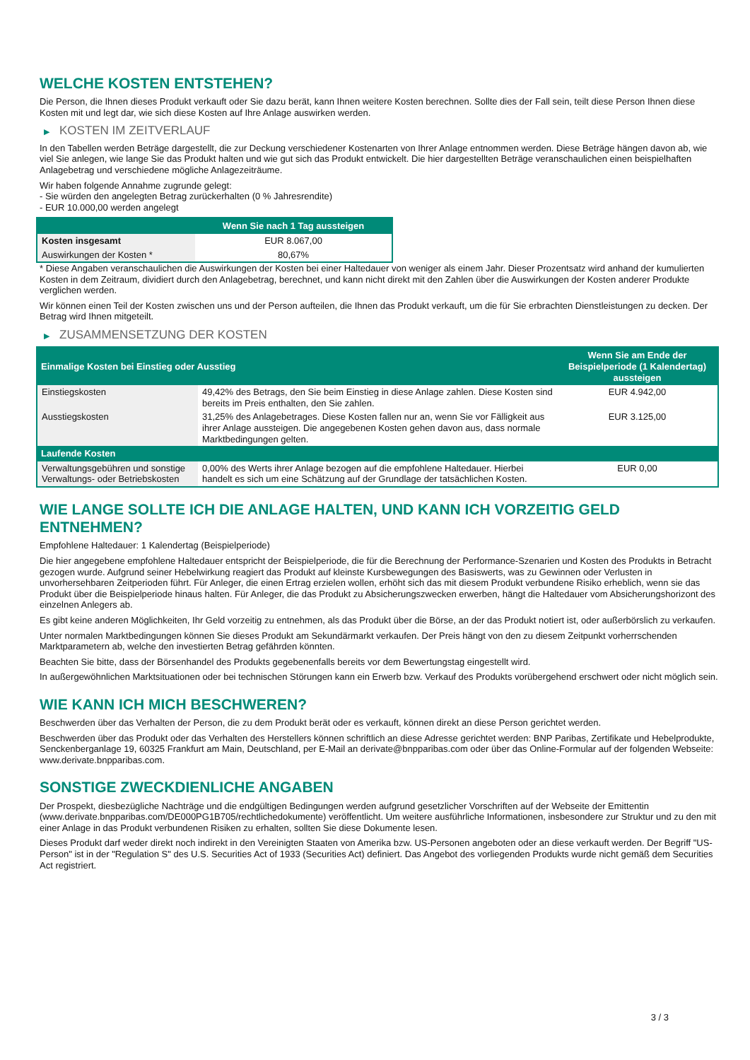WELCHE KOSTEN ENTSTEHEN?
Die Person, die Ihnen dieses Produkt verkauft oder Sie dazu berät, kann Ihnen weitere Kosten berechnen. Sollte dies der Fall sein, teilt diese Person Ihnen diese Kosten mit und legt dar, wie sich diese Kosten auf Ihre Anlage auswirken werden.
▶ KOSTEN IM ZEITVERLAUF
In den Tabellen werden Beträge dargestellt, die zur Deckung verschiedener Kostenarten von Ihrer Anlage entnommen werden. Diese Beträge hängen davon ab, wie viel Sie anlegen, wie lange Sie das Produkt halten und wie gut sich das Produkt entwickelt. Die hier dargestellten Beträge veranschaulichen einen beispielhaften Anlagebetrag und verschiedene mögliche Anlagezeiträume.
Wir haben folgende Annahme zugrunde gelegt:
- Sie würden den angelegten Betrag zurückerhalten (0 % Jahresrendite)
- EUR 10.000,00 werden angelegt
| | Wenn Sie nach 1 Tag aussteigen |
| --- | --- |
| Kosten insgesamt | EUR 8.067,00 |
| Auswirkungen der Kosten * | 80,67% |
* Diese Angaben veranschaulichen die Auswirkungen der Kosten bei einer Haltedauer von weniger als einem Jahr. Dieser Prozentsatz wird anhand der kumulierten Kosten in dem Zeitraum, dividiert durch den Anlagebetrag, berechnet, und kann nicht direkt mit den Zahlen über die Auswirkungen der Kosten anderer Produkte verglichen werden.
Wir können einen Teil der Kosten zwischen uns und der Person aufteilen, die Ihnen das Produkt verkauft, um die für Sie erbrachten Dienstleistungen zu decken. Der Betrag wird Ihnen mitgeteilt.
▶ ZUSAMMENSETZUNG DER KOSTEN
| Einmalige Kosten bei Einstieg oder Ausstieg | | Wenn Sie am Ende der Beispielperiode (1 Kalendertag) aussteigen |
| --- | --- | --- |
| Einstiegskosten | 49,42% des Betrags, den Sie beim Einstieg in diese Anlage zahlen. Diese Kosten sind bereits im Preis enthalten, den Sie zahlen. | EUR 4.942,00 |
| Ausstiegskosten | 31,25% des Anlagebetrages. Diese Kosten fallen nur an, wenn Sie vor Fälligkeit aus ihrer Anlage aussteigen. Die angegebenen Kosten gehen davon aus, dass normale Marktbedingungen gelten. | EUR 3.125,00 |
| Laufende Kosten | | |
| Verwaltungsgebühren und sonstige Verwaltungs- oder Betriebskosten | 0,00% des Werts ihrer Anlage bezogen auf die empfohlene Haltedauer. Hierbei handelt es sich um eine Schätzung auf der Grundlage der tatsächlichen Kosten. | EUR 0,00 |
WIE LANGE SOLLTE ICH DIE ANLAGE HALTEN, UND KANN ICH VORZEITIG GELD ENTNEHMEN?
Empfohlene Haltedauer: 1 Kalendertag (Beispielperiode)
Die hier angegebene empfohlene Haltedauer entspricht der Beispielperiode, die für die Berechnung der Performance-Szenarien und Kosten des Produkts in Betracht gezogen wurde. Aufgrund seiner Hebelwirkung reagiert das Produkt auf kleinste Kursbewegungen des Basiswerts, was zu Gewinnen oder Verlusten in unvorhersehbaren Zeitperioden führt. Für Anleger, die einen Ertrag erzielen wollen, erhöht sich das mit diesem Produkt verbundene Risiko erheblich, wenn sie das Produkt über die Beispielperiode hinaus halten. Für Anleger, die das Produkt zu Absicherungszwecken erwerben, hängt die Haltedauer vom Absicherungshorizont des einzelnen Anlegers ab.
Es gibt keine anderen Möglichkeiten, Ihr Geld vorzeitig zu entnehmen, als das Produkt über die Börse, an der das Produkt notiert ist, oder außerbörslich zu verkaufen.
Unter normalen Marktbedingungen können Sie dieses Produkt am Sekundärmarkt verkaufen. Der Preis hängt von den zu diesem Zeitpunkt vorherrschenden Marktparametern ab, welche den investierten Betrag gefährden könnten.
Beachten Sie bitte, dass der Börsenhandel des Produkts gegebenenfalls bereits vor dem Bewertungstag eingestellt wird.
In außergewöhnlichen Marktsituationen oder bei technischen Störungen kann ein Erwerb bzw. Verkauf des Produkts vorübergehend erschwert oder nicht möglich sein.
WIE KANN ICH MICH BESCHWEREN?
Beschwerden über das Verhalten der Person, die zu dem Produkt berät oder es verkauft, können direkt an diese Person gerichtet werden.
Beschwerden über das Produkt oder das Verhalten des Herstellers können schriftlich an diese Adresse gerichtet werden: BNP Paribas, Zertifikate und Hebelprodukte, Senckenberganlage 19, 60325 Frankfurt am Main, Deutschland, per E-Mail an derivate@bnpparibas.com oder über das Online-Formular auf der folgenden Webseite: www.derivate.bnpparibas.com.
SONSTIGE ZWECKDIENLICHE ANGABEN
Der Prospekt, diesbezügliche Nachträge und die endgültigen Bedingungen werden aufgrund gesetzlicher Vorschriften auf der Webseite der Emittentin (www.derivate.bnpparibas.com/DE000PG1B705/rechtlichedokumente) veröffentlicht. Um weitere ausführliche Informationen, insbesondere zur Struktur und zu den mit einer Anlage in das Produkt verbundenen Risiken zu erhalten, sollten Sie diese Dokumente lesen.
Dieses Produkt darf weder direkt noch indirekt in den Vereinigten Staaten von Amerika bzw. US-Personen angeboten oder an diese verkauft werden. Der Begriff "US-Person" ist in der "Regulation S" des U.S. Securities Act of 1933 (Securities Act) definiert. Das Angebot des vorliegenden Produkts wurde nicht gemäß dem Securities Act registriert.
3 / 3